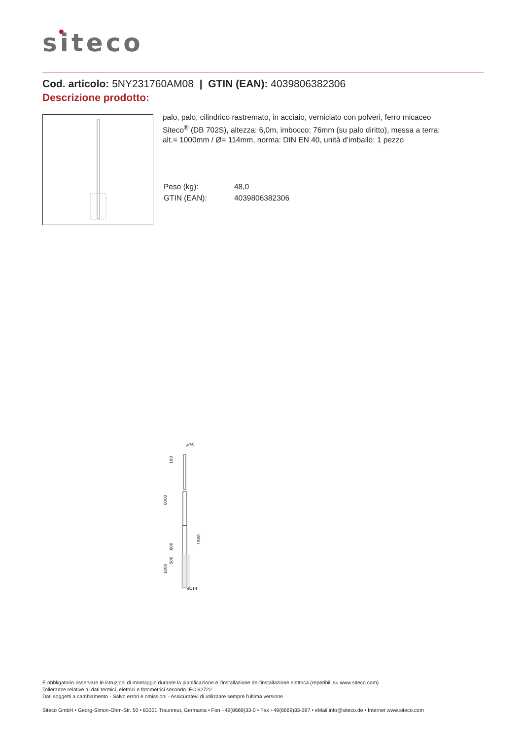siteco
Cod. articolo: 5NY231760AM08 | GTIN (EAN): 4039806382306
Descrizione prodotto:
palo, palo, cilindrico rastremato, in acciaio, verniciato con polveri, ferro micaceo Siteco<sup>®</sup> (DB 702S), altezza: 6,0m, imbocco: 76mm (su palo diritto), messa a terra: alt.= 1000mm / Ø= 114mm, norma: DIN EN 40, unità d’imballo: 1 pezzo
| Peso (kg): | 48,0 |
| GTIN (EAN): | 4039806382306 |
ø76
100
6000
600
500
1000
1500
ø114
È obbligatorio osservare le istruzioni di montaggio durante la pianificazione e l'installazione dell'installazione elettrica (reperibili su www.siteco.com)
Tolleranze relative ai dati termici, elettrici e fotometrici secondo IEC 62722
Dati soggetti a cambiamento - Salvo errori e omissioni - Assicuratevi di utilizzare sempre l'ultima versione
Siteco GmbH • Georg-Simon-Ohm-Str. 50 • 83301 Traunreut, Germania • Fon +49(8669)33-0 • Fax +49(8669)33-397 • eMail info@siteco.de • Internet www.siteco.com